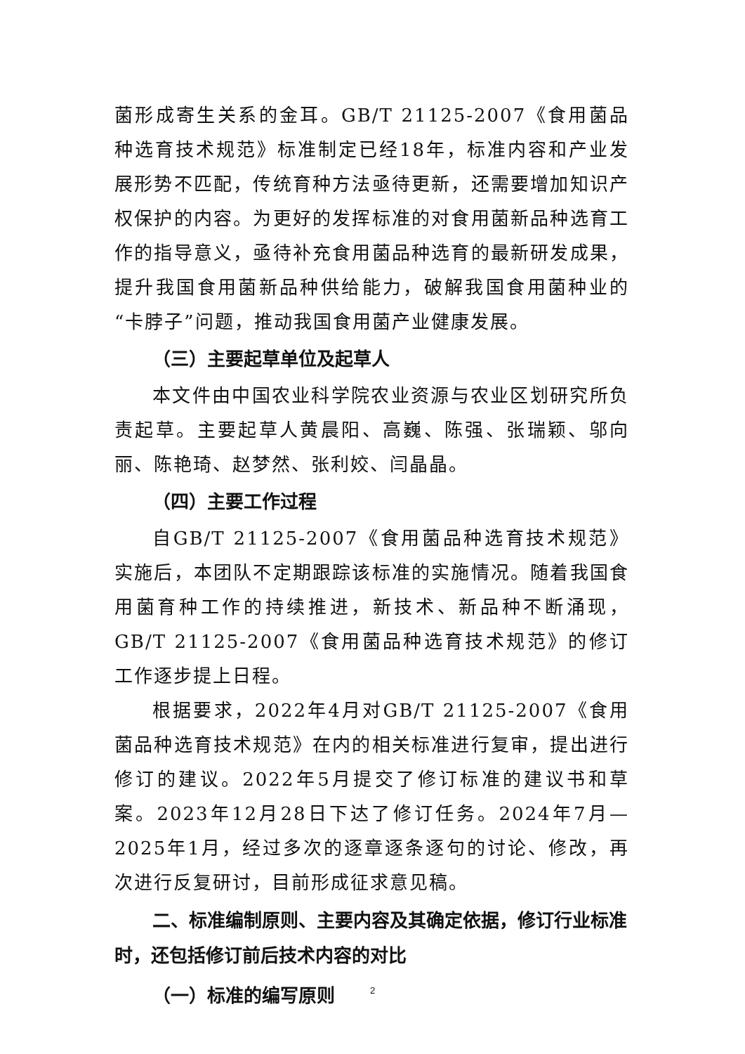菌形成寄生关系的金耳。GB/T 21125-2007《食用菌品种选育技术规范》标准制定已经18年，标准内容和产业发展形势不匹配，传统育种方法亟待更新，还需要增加知识产权保护的内容。为更好的发挥标准的对食用菌新品种选育工作的指导意义，亟待补充食用菌品种选育的最新研发成果，提升我国食用菌新品种供给能力，破解我国食用菌种业的“卡脖子”问题，推动我国食用菌产业健康发展。
（三）主要起草单位及起草人
本文件由中国农业科学院农业资源与农业区划研究所负责起草。主要起草人黄晨阳、高巍、陈强、张瑞颖、邬向丽、陈艳琦、赵梦然、张利姣、闫晶晶。
（四）主要工作过程
自GB/T 21125-2007《食用菌品种选育技术规范》实施后，本团队不定期跟踪该标准的实施情况。随着我国食用菌育种工作的持续推进，新技术、新品种不断涌现，GB/T 21125-2007《食用菌品种选育技术规范》的修订工作逐步提上日程。
根据要求，2022年4月对GB/T 21125-2007《食用菌品种选育技术规范》在内的相关标准进行复审，提出进行修订的建议。2022年5月提交了修订标准的建议书和草案。2023年12月28日下达了修订任务。2024年7月—2025年1月，经过多次的逐章逐条逐句的讨论、修改，再次进行反复研讨，目前形成征求意见稿。
二、标准编制原则、主要内容及其确定依据，修订行业标准时，还包括修订前后技术内容的对比
（一）标准的编写原则
2